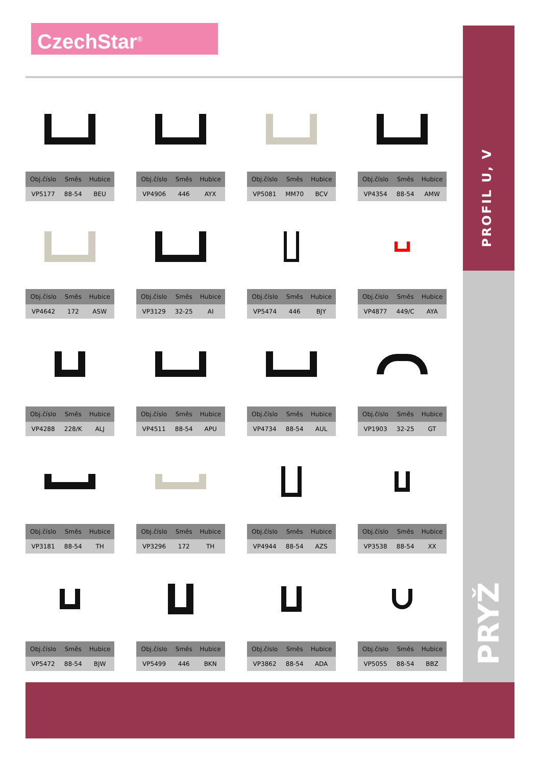CzechStar<sup>®</sup>
PROFIL U, V
PRYŽ
| Obj.číslo | Směs | Hubice |
| --- | --- | --- |
| VP5177 | 88-54 | BEU |
| Obj.číslo | Směs | Hubice |
| --- | --- | --- |
| VP4906 | 446 | AYX |
| Obj.číslo | Směs | Hubice |
| --- | --- | --- |
| VP5081 | MM70 | BCV |
| Obj.číslo | Směs | Hubice |
| --- | --- | --- |
| VP4354 | 88-54 | AMW |
| Obj.číslo | Směs | Hubice |
| --- | --- | --- |
| VP4642 | 172 | ASW |
| Obj.číslo | Směs | Hubice |
| --- | --- | --- |
| VP3129 | 32-25 | AI |
| Obj.číslo | Směs | Hubice |
| --- | --- | --- |
| VP5474 | 446 | BJY |
| Obj.číslo | Směs | Hubice |
| --- | --- | --- |
| VP4877 | 449/C | AYA |
| Obj.číslo | Směs | Hubice |
| --- | --- | --- |
| VP4288 | 228/K | ALJ |
| Obj.číslo | Směs | Hubice |
| --- | --- | --- |
| VP4511 | 88-54 | APU |
| Obj.číslo | Směs | Hubice |
| --- | --- | --- |
| VP4734 | 88-54 | AUL |
| Obj.číslo | Směs | Hubice |
| --- | --- | --- |
| VP1903 | 32-25 | GT |
| Obj.číslo | Směs | Hubice |
| --- | --- | --- |
| VP3181 | 88-54 | TH |
| Obj.číslo | Směs | Hubice |
| --- | --- | --- |
| VP3296 | 172 | TH |
| Obj.číslo | Směs | Hubice |
| --- | --- | --- |
| VP4944 | 88-54 | AZS |
| Obj.číslo | Směs | Hubice |
| --- | --- | --- |
| VP3538 | 88-54 | XX |
| Obj.číslo | Směs | Hubice |
| --- | --- | --- |
| VP5472 | 88-54 | BJW |
| Obj.číslo | Směs | Hubice |
| --- | --- | --- |
| VP5499 | 446 | BKN |
| Obj.číslo | Směs | Hubice |
| --- | --- | --- |
| VP3862 | 88-54 | ADA |
| Obj.číslo | Směs | Hubice |
| --- | --- | --- |
| VP5055 | 88-54 | BBZ |